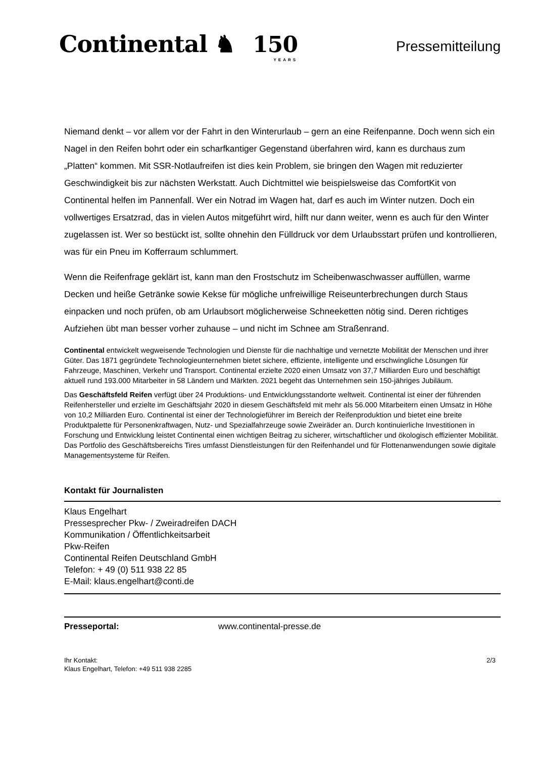Continental ♞ 150
YEARS
Pressemitteilung
Niemand denkt – vor allem vor der Fahrt in den Winterurlaub – gern an eine Reifenpanne. Doch wenn sich ein Nagel in den Reifen bohrt oder ein scharfkantiger Gegenstand überfahren wird, kann es durchaus zum „Platten“ kommen. Mit SSR-Notlaufreifen ist dies kein Problem, sie bringen den Wagen mit reduzierter Geschwindigkeit bis zur nächsten Werkstatt. Auch Dichtmittel wie beispielsweise das ComfortKit von Continental helfen im Pannenfall. Wer ein Notrad im Wagen hat, darf es auch im Winter nutzen. Doch ein vollwertiges Ersatzrad, das in vielen Autos mitgeführt wird, hilft nur dann weiter, wenn es auch für den Winter zugelassen ist. Wer so bestückt ist, sollte ohnehin den Fülldruck vor dem Urlaubsstart prüfen und kontrollieren, was für ein Pneu im Kofferraum schlummert.
Wenn die Reifenfrage geklärt ist, kann man den Frostschutz im Scheibenwaschwasser auffüllen, warme Decken und heiße Getränke sowie Kekse für mögliche unfreiwillige Reiseunterbrechungen durch Staus einpacken und noch prüfen, ob am Urlaubsort möglicherweise Schneeketten nötig sind. Deren richtiges Aufziehen übt man besser vorher zuhause – und nicht im Schnee am Straßenrand.
Continental entwickelt wegweisende Technologien und Dienste für die nachhaltige und vernetzte Mobilität der Menschen und ihrer Güter. Das 1871 gegründete Technologieunternehmen bietet sichere, effiziente, intelligente und erschwingliche Lösungen für Fahrzeuge, Maschinen, Verkehr und Transport. Continental erzielte 2020 einen Umsatz von 37,7 Milliarden Euro und beschäftigt aktuell rund 193.000 Mitarbeiter in 58 Ländern und Märkten. 2021 begeht das Unternehmen sein 150-jähriges Jubiläum.
Das Geschäftsfeld Reifen verfügt über 24 Produktions- und Entwicklungsstandorte weltweit. Continental ist einer der führenden Reifenhersteller und erzielte im Geschäftsjahr 2020 in diesem Geschäftsfeld mit mehr als 56.000 Mitarbeitern einen Umsatz in Höhe von 10,2 Milliarden Euro. Continental ist einer der Technologieführer im Bereich der Reifenproduktion und bietet eine breite Produktpalette für Personenkraftwagen, Nutz- und Spezialfahrzeuge sowie Zweiräder an. Durch kontinuierliche Investitionen in Forschung und Entwicklung leistet Continental einen wichtigen Beitrag zu sicherer, wirtschaftlicher und ökologisch effizienter Mobilität. Das Portfolio des Geschäftsbereichs Tires umfasst Dienstleistungen für den Reifenhandel und für Flottenanwendungen sowie digitale Managementsysteme für Reifen.
Kontakt für Journalisten
Klaus Engelhart
Pressesprecher Pkw- / Zweiradreifen DACH
Kommunikation / Öffentlichkeitsarbeit
Pkw-Reifen
Continental Reifen Deutschland GmbH
Telefon: + 49 (0) 511 938 22 85
E-Mail: klaus.engelhart@conti.de
Presseportal: www.continental-presse.de
Ihr Kontakt:
Klaus Engelhart, Telefon: +49 511 938 2285
2/3